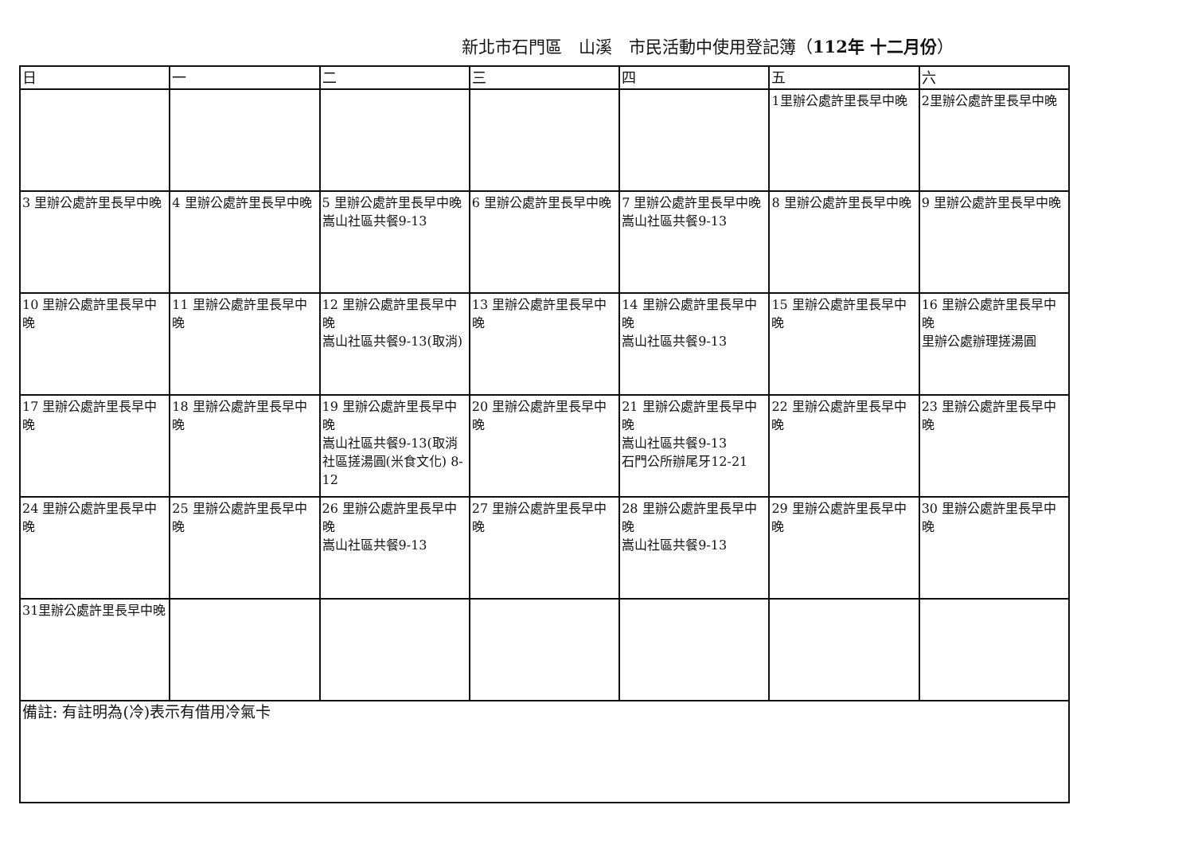新北市石門區　山溪　市民活動中使用登記簿（112年 十二月份）
| 日 | 一 | 二 | 三 | 四 | 五 | 六 |
| --- | --- | --- | --- | --- | --- | --- |
| | | | | | 1里辦公處許里長早中晚 | 2里辦公處許里長早中晚 |
| 3 里辦公處許里長早中晚 | 4 里辦公處許里長早中晚 | 5 里辦公處許里長早中晚 嵩山社區共餐9-13 | 6 里辦公處許里長早中晚 | 7 里辦公處許里長早中晚 嵩山社區共餐9-13 | 8 里辦公處許里長早中晚 | 9 里辦公處許里長早中晚 |
| 10 里辦公處許里長早中晚 | 11 里辦公處許里長早中晚 | 12 里辦公處許里長早中晚 嵩山社區共餐9-13(取消) | 13 里辦公處許里長早中晚 | 14 里辦公處許里長早中晚 嵩山社區共餐9-13 | 15 里辦公處許里長早中晚 | 16 里辦公處許里長早中晚 里辦公處辦理搓湯圓 |
| 17 里辦公處許里長早中晚 | 18 里辦公處許里長早中晚 | 19 里辦公處許里長早中晚 嵩山社區共餐9-13(取消 社區搓湯圓(米食文化) 8-12 | 20 里辦公處許里長早中晚 | 21 里辦公處許里長早中晚 嵩山社區共餐9-13 石門公所辦尾牙12-21 | 22 里辦公處許里長早中晚 | 23 里辦公處許里長早中晚 |
| 24 里辦公處許里長早中晚 | 25 里辦公處許里長早中晚 | 26 里辦公處許里長早中晚 嵩山社區共餐9-13 | 27 里辦公處許里長早中晚 | 28 里辦公處許里長早中晚 嵩山社區共餐9-13 | 29 里辦公處許里長早中晚 | 30 里辦公處許里長早中晚 |
| 31里辦公處許里長早中晚 | | | | | | |
| 備註: 有註明為(冷)表示有借用冷氣卡 | | | | | | |